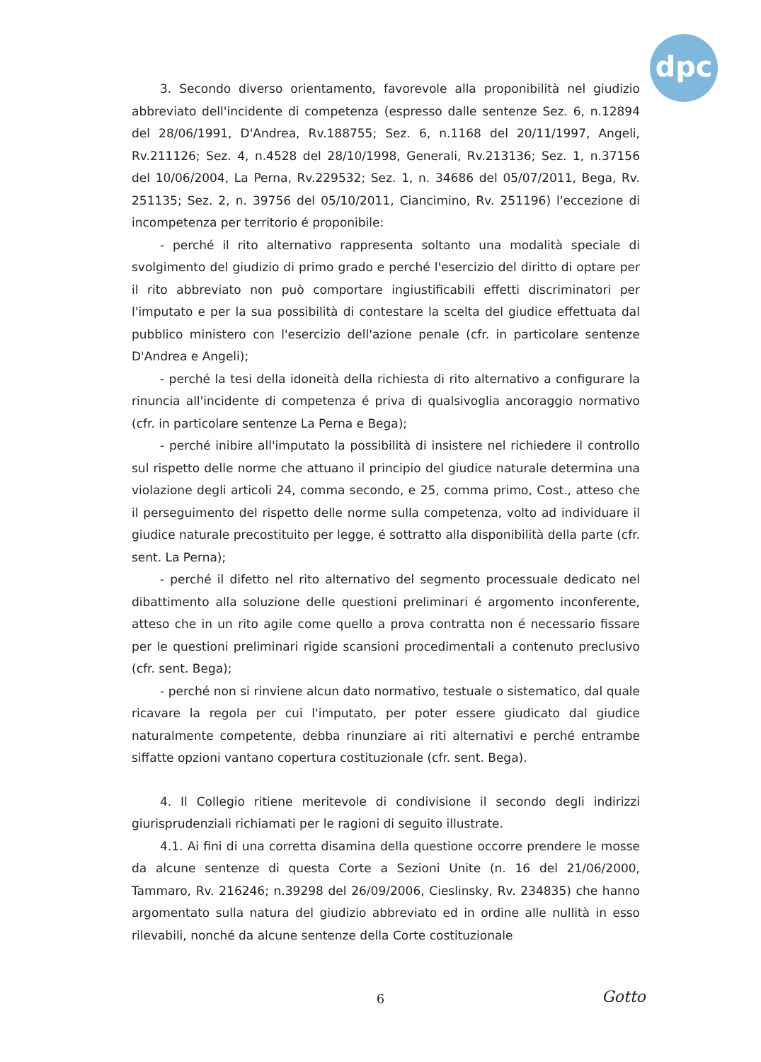dpc
3. Secondo diverso orientamento, favorevole alla proponibilità nel giudizio abbreviato dell'incidente di competenza (espresso dalle sentenze Sez. 6, n.12894 del 28/06/1991, D'Andrea, Rv.188755; Sez. 6, n.1168 del 20/11/1997, Angeli, Rv.211126; Sez. 4, n.4528 del 28/10/1998, Generali, Rv.213136; Sez. 1, n.37156 del 10/06/2004, La Perna, Rv.229532; Sez. 1, n. 34686 del 05/07/2011, Bega, Rv. 251135; Sez. 2, n. 39756 del 05/10/2011, Ciancimino, Rv. 251196) l'eccezione di incompetenza per territorio é proponibile:
- perché il rito alternativo rappresenta soltanto una modalità speciale di svolgimento del giudizio di primo grado e perché l'esercizio del diritto di optare per il rito abbreviato non può comportare ingiustificabili effetti discriminatori per l'imputato e per la sua possibilità di contestare la scelta del giudice effettuata dal pubblico ministero con l'esercizio dell'azione penale (cfr. in particolare sentenze D'Andrea e Angeli);
- perché la tesi della idoneità della richiesta di rito alternativo a configurare la rinuncia all'incidente di competenza é priva di qualsivoglia ancoraggio normativo (cfr. in particolare sentenze La Perna e Bega);
- perché inibire all'imputato la possibilità di insistere nel richiedere il controllo sul rispetto delle norme che attuano il principio del giudice naturale determina una violazione degli articoli 24, comma secondo, e 25, comma primo, Cost., atteso che il perseguimento del rispetto delle norme sulla competenza, volto ad individuare il giudice naturale precostituito per legge, é sottratto alla disponibilità della parte (cfr. sent. La Perna);
- perché il difetto nel rito alternativo del segmento processuale dedicato nel dibattimento alla soluzione delle questioni preliminari é argomento inconferente, atteso che in un rito agile come quello a prova contratta non é necessario fissare per le questioni preliminari rigide scansioni procedimentali a contenuto preclusivo (cfr. sent. Bega);
- perché non si rinviene alcun dato normativo, testuale o sistematico, dal quale ricavare la regola per cui l'imputato, per poter essere giudicato dal giudice naturalmente competente, debba rinunziare ai riti alternativi e perché entrambe siffatte opzioni vantano copertura costituzionale (cfr. sent. Bega).
4. Il Collegio ritiene meritevole di condivisione il secondo degli indirizzi giurisprudenziali richiamati per le ragioni di seguito illustrate.
4.1. Ai fini di una corretta disamina della questione occorre prendere le mosse da alcune sentenze di questa Corte a Sezioni Unite (n. 16 del 21/06/2000, Tammaro, Rv. 216246; n.39298 del 26/09/2006, Cieslinsky, Rv. 234835) che hanno argomentato sulla natura del giudizio abbreviato ed in ordine alle nullità in esso rilevabili, nonché da alcune sentenze della Corte costituzionale
6 Gotto